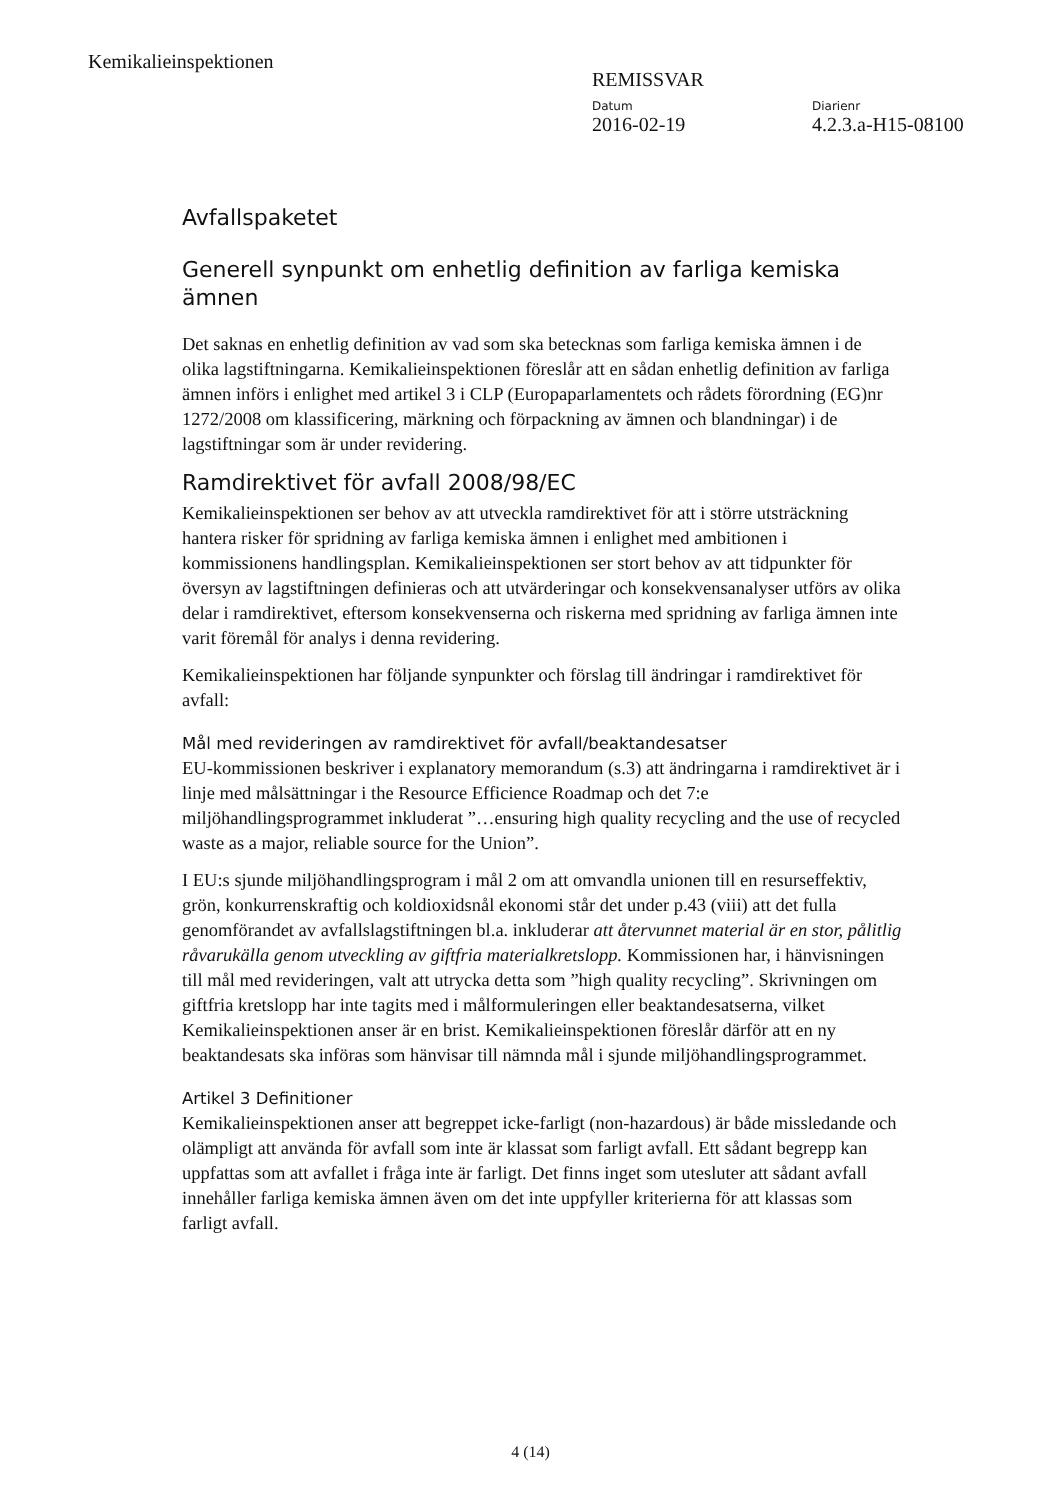Kemikalieinspektionen
REMISSVAR
Datum
2016-02-19
Diarienr
4.2.3.a-H15-08100
Avfallspaketet
Generell synpunkt om enhetlig definition av farliga kemiska ämnen
Det saknas en enhetlig definition av vad som ska betecknas som farliga kemiska ämnen i de olika lagstiftningarna. Kemikalieinspektionen föreslår att en sådan enhetlig definition av farliga ämnen införs i enlighet med artikel 3 i CLP (Europaparlamentets och rådets förordning (EG)nr 1272/2008 om klassificering, märkning och förpackning av ämnen och blandningar) i de lagstiftningar som är under revidering.
Ramdirektivet för avfall 2008/98/EC
Kemikalieinspektionen ser behov av att utveckla ramdirektivet för att i större utsträckning hantera risker för spridning av farliga kemiska ämnen i enlighet med ambitionen i kommissionens handlingsplan. Kemikalieinspektionen ser stort behov av att tidpunkter för översyn av lagstiftningen definieras och att utvärderingar och konsekvensanalyser utförs av olika delar i ramdirektivet, eftersom konsekvenserna och riskerna med spridning av farliga ämnen inte varit föremål för analys i denna revidering.
Kemikalieinspektionen har följande synpunkter och förslag till ändringar i ramdirektivet för avfall:
Mål med revideringen av ramdirektivet för avfall/beaktandesatser
EU-kommissionen beskriver i explanatory memorandum (s.3) att ändringarna i ramdirektivet är i linje med målsättningar i the Resource Efficience Roadmap och det 7:e miljöhandlingsprogrammet inkluderat ”…ensuring high quality recycling and the use of recycled waste as a major, reliable source for the Union”.
I EU:s sjunde miljöhandlingsprogram i mål 2 om att omvandla unionen till en resurseffektiv, grön, konkurrenskraftig och koldioxidsnål ekonomi står det under p.43 (viii) att det fulla genomförandet av avfallslagstiftningen bl.a. inkluderar att återvunnet material är en stor, pålitlig råvarukälla genom utveckling av giftfria materialkretslopp. Kommissionen har, i hänvisningen till mål med revideringen, valt att utrycka detta som ”high quality recycling”. Skrivningen om giftfria kretslopp har inte tagits med i målformuleringen eller beaktandesatserna, vilket Kemikalieinspektionen anser är en brist. Kemikalieinspektionen föreslår därför att en ny beaktandesats ska införas som hänvisar till nämnda mål i sjunde miljöhandlingsprogrammet.
Artikel 3 Definitioner
Kemikalieinspektionen anser att begreppet icke-farligt (non-hazardous) är både missledande och olämpligt att använda för avfall som inte är klassat som farligt avfall. Ett sådant begrepp kan uppfattas som att avfallet i fråga inte är farligt. Det finns inget som utesluter att sådant avfall innehåller farliga kemiska ämnen även om det inte uppfyller kriterierna för att klassas som farligt avfall.
4 (14)